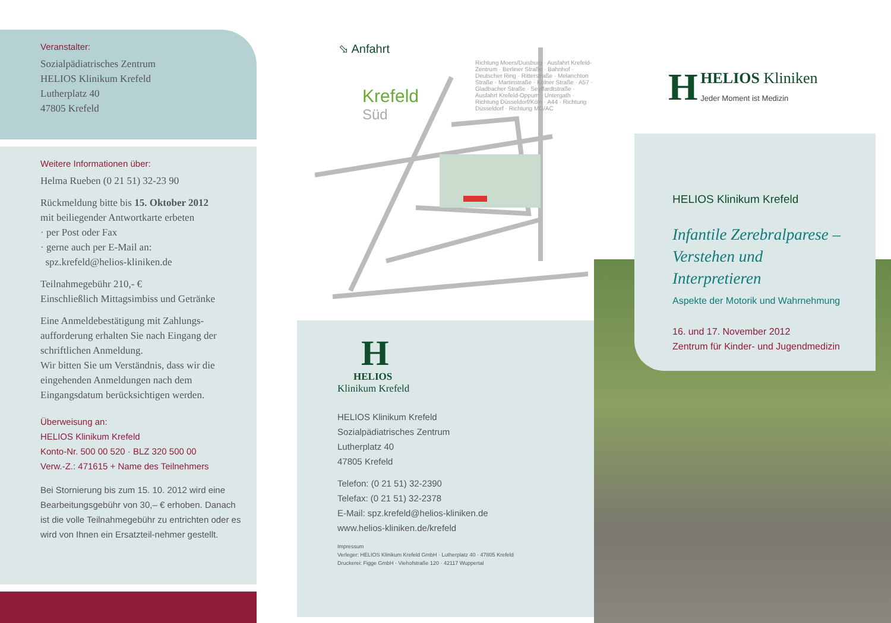Veranstalter:
Sozialpädiatrisches Zentrum
HELIOS Klinikum Krefeld
Lutherplatz 40
47805 Krefeld
Weitere Informationen über:
Helma Rueben (0 21 51) 32-23 90
Rückmeldung bitte bis 15. Oktober 2012
mit beiliegender Antwortkarte erbeten
· per Post oder Fax
· gerne auch per E-Mail an:
spz.krefeld@helios-kliniken.de
Teilnahmegebühr 210,- €
Einschließlich Mittagsimbiss und Getränke
Eine Anmeldebestätigung mit Zahlungs-aufforderung erhalten Sie nach Eingang der schriftlichen Anmeldung.
Wir bitten Sie um Verständnis, dass wir die eingehenden Anmeldungen nach dem Eingangsdatum berücksichtigen werden.
Überweisung an:
HELIOS Klinikum Krefeld
Konto-Nr. 500 00 520 · BLZ 320 500 00
Verw.-Z.: 471615 + Name des Teilnehmers
Bei Stornierung bis zum 15. 10. 2012 wird eine Bearbeitungsgebühr von 30,– € erhoben. Danach ist die volle Teilnahmegebühr zu entrichten oder es wird von Ihnen ein Ersatzteil-nehmer gestellt.
⬂ Anfahrt
Krefeld
Süd
Richtung Moers/Duisburg · Ausfahrt Krefeld-Zentrum · Berliner Straße · Bahnhof · Deutscher Ring · Ritterstraße · Melanchton Straße · Martinstraße · Kölner Straße · A57 · Gladbacher Straße · Seyffardtstraße · Ausfahrt Krefeld-Oppum · Untergath · Richtung Düsseldorf/Köln · A44 · Richtung Düsseldorf · Richtung MG/AC
H
HELIOS
Klinikum Krefeld
HELIOS Klinikum Krefeld
Sozialpädiatrisches Zentrum
Lutherplatz 40
47805 Krefeld
Telefon: (0 21 51) 32-2390
Telefax: (0 21 51) 32-2378
E-Mail: spz.krefeld@helios-kliniken.de
www.helios-kliniken.de/krefeld
Impressum
Verleger: HELIOS Klinikum Krefeld GmbH · Lutherplatz 40 · 47805 Krefeld
Druckerei: Figge GmbH · Viehofstraße 120 · 42117 Wuppertal
H HELIOS Kliniken
Jeder Moment ist Medizin
HELIOS Klinikum Krefeld
Infantile Zerebralparese –
Verstehen und
Interpretieren
Aspekte der Motorik und Wahrnehmung
16. und 17. November 2012
Zentrum für Kinder- und Jugendmedizin